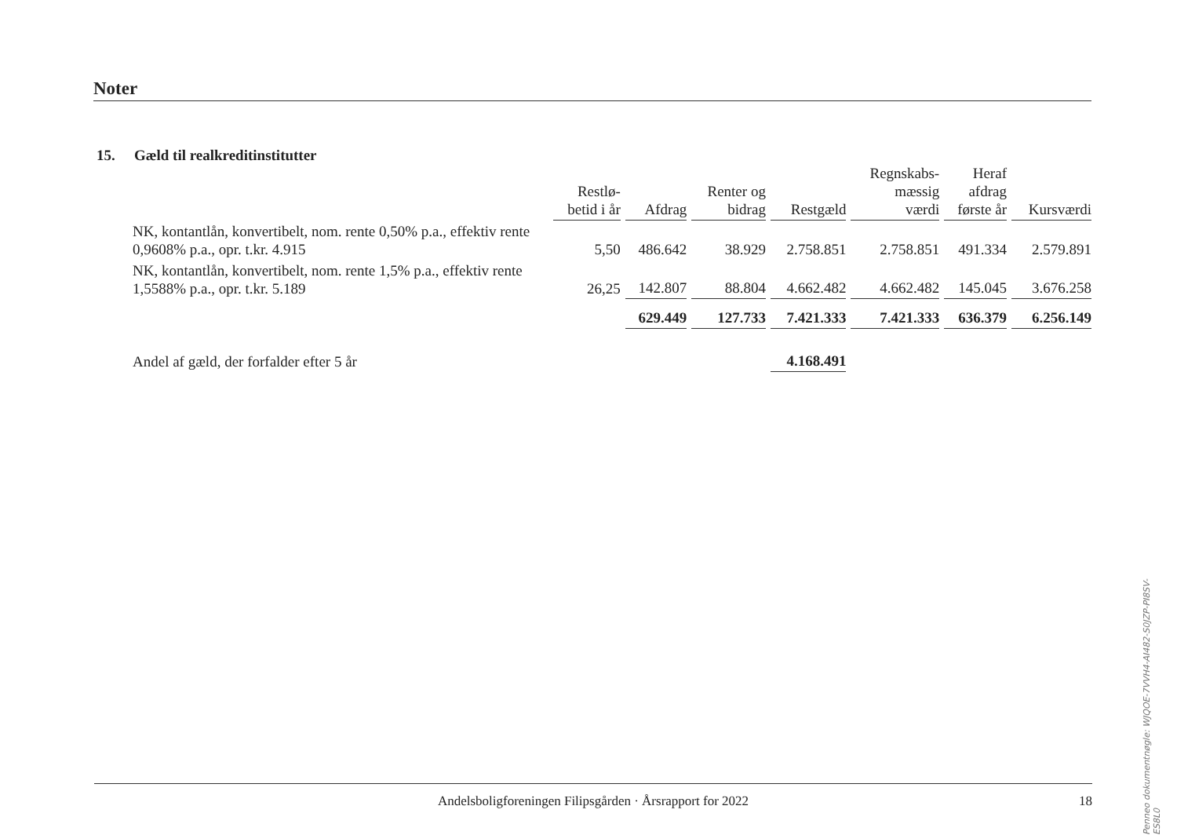Noter
15. Gæld til realkreditinstitutter
| | Restlø- betid i år | Afdrag | Renter og bidrag | Restgæld | Regnskabs- mæssig værdi | Heraf afdrag første år | Kursværdi |
| --- | --- | --- | --- | --- | --- | --- | --- |
| NK, kontantlån, konvertibelt, nom. rente 0,50% p.a., effektiv rente 0,9608% p.a., opr. t.kr. 4.915 | 5,50 | 486.642 | 38.929 | 2.758.851 | 2.758.851 | 491.334 | 2.579.891 |
| NK, kontantlån, konvertibelt, nom. rente 1,5% p.a., effektiv rente 1,5588% p.a., opr. t.kr. 5.189 | 26,25 | 142.807 | 88.804 | 4.662.482 | 4.662.482 | 145.045 | 3.676.258 |
| | | 629.449 | 127.733 | 7.421.333 | 7.421.333 | 636.379 | 6.256.149 |
| Andel af gæld, der forfalder efter 5 år | | | | 4.168.491 | | | |
Andelsboligforeningen Filipsgården · Årsrapport for 2022 18
Penneo dokumentnøgle: WJQOE-7VVH4-AI482-S0JZP-PI8SV-ES8L0